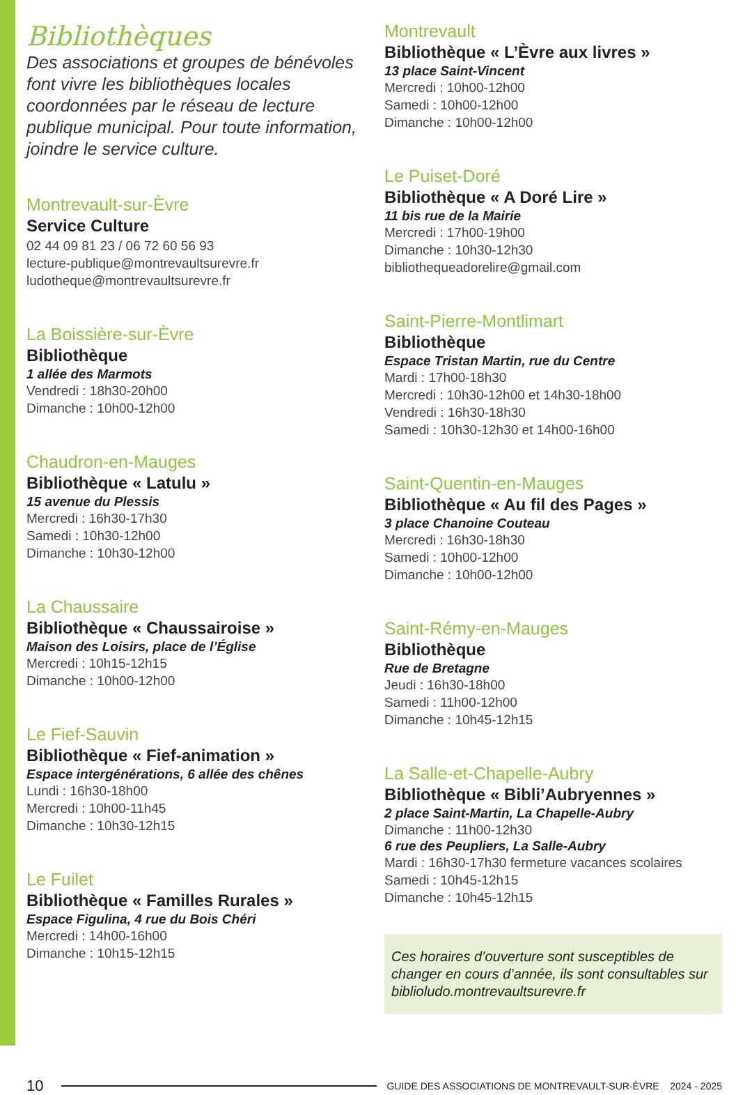Bibliothèques
Des associations et groupes de bénévoles font vivre les bibliothèques locales coordonnées par le réseau de lecture publique municipal. Pour toute information, joindre le service culture.
Montrevault-sur-Èvre
Service Culture
02 44 09 81 23 / 06 72 60 56 93
lecture-publique@montrevaultsurevre.fr
ludotheque@montrevaultsurevre.fr
La Boissière-sur-Èvre
Bibliothèque
1 allée des Marmots
Vendredi : 18h30-20h00
Dimanche : 10h00-12h00
Chaudron-en-Mauges
Bibliothèque « Latulu »
15 avenue du Plessis
Mercredi : 16h30-17h30
Samedi : 10h30-12h00
Dimanche : 10h30-12h00
La Chaussaire
Bibliothèque « Chaussairoise »
Maison des Loisirs, place de l’Église
Mercredi : 10h15-12h15
Dimanche : 10h00-12h00
Le Fief-Sauvin
Bibliothèque « Fief-animation »
Espace intergénérations, 6 allée des chênes
Lundi : 16h30-18h00
Mercredi : 10h00-11h45
Dimanche : 10h30-12h15
Le Fuilet
Bibliothèque « Familles Rurales »
Espace Figulina, 4 rue du Bois Chéri
Mercredi : 14h00-16h00
Dimanche : 10h15-12h15
Montrevault
Bibliothèque « L’Èvre aux livres »
13 place Saint-Vincent
Mercredi : 10h00-12h00
Samedi : 10h00-12h00
Dimanche : 10h00-12h00
Le Puiset-Doré
Bibliothèque « A Doré Lire »
11 bis rue de la Mairie
Mercredi : 17h00-19h00
Dimanche : 10h30-12h30
bibliothequeadorelire@gmail.com
Saint-Pierre-Montlimart
Bibliothèque
Espace Tristan Martin, rue du Centre
Mardi : 17h00-18h30
Mercredi : 10h30-12h00 et 14h30-18h00
Vendredi : 16h30-18h30
Samedi : 10h30-12h30 et 14h00-16h00
Saint-Quentin-en-Mauges
Bibliothèque « Au fil des Pages »
3 place Chanoine Couteau
Mercredi : 16h30-18h30
Samedi : 10h00-12h00
Dimanche : 10h00-12h00
Saint-Rémy-en-Mauges
Bibliothèque
Rue de Bretagne
Jeudi : 16h30-18h00
Samedi : 11h00-12h00
Dimanche : 10h45-12h15
La Salle-et-Chapelle-Aubry
Bibliothèque « Bibli’Aubryennes »
2 place Saint-Martin, La Chapelle-Aubry
Dimanche : 11h00-12h30
6 rue des Peupliers, La Salle-Aubry
Mardi : 16h30-17h30 fermeture vacances scolaires
Samedi : 10h45-12h15
Dimanche : 10h45-12h15
Ces horaires d’ouverture sont susceptibles de changer en cours d’année, ils sont consultables sur biblioludo.montrevaultsurevre.fr
10 GUIDE DES ASSOCIATIONS DE MONTREVAULT-SUR-ÈVRE 2024 - 2025